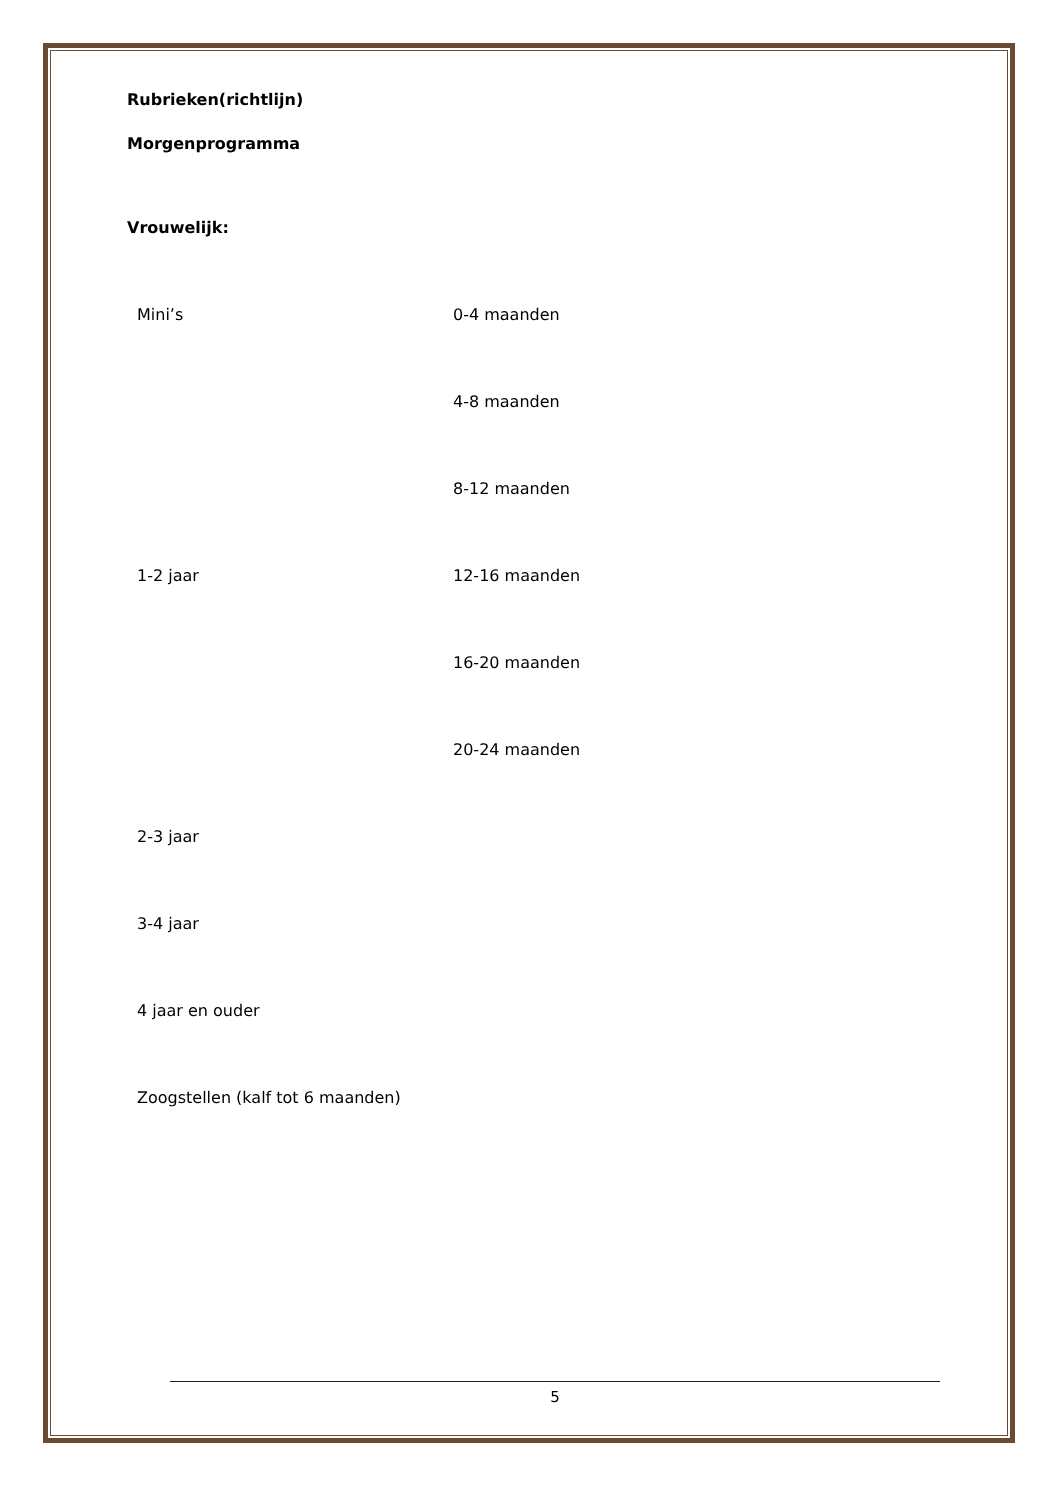Rubrieken(richtlijn)
Morgenprogramma
Vrouwelijk:
Mini’s 0-4 maanden
4-8 maanden
8-12 maanden
1-2 jaar 12-16 maanden
16-20 maanden
20-24 maanden
2-3 jaar
3-4 jaar
4 jaar en ouder
Zoogstellen (kalf tot 6 maanden)
5